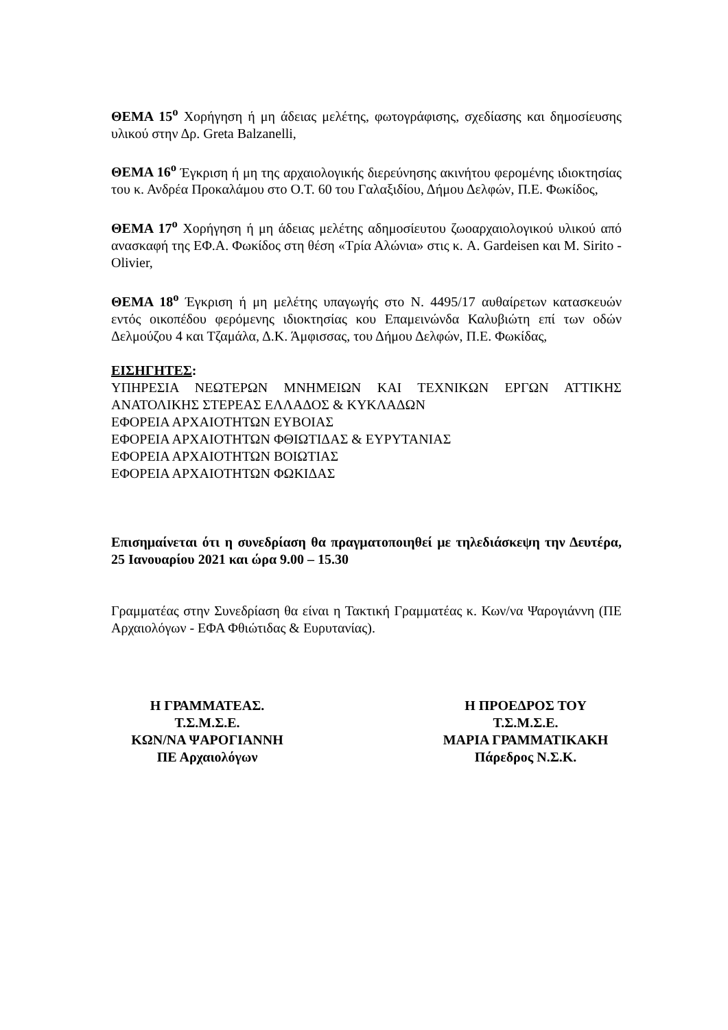ΘΕΜΑ 15<sup>ο</sup> Χορήγηση ή μη άδειας μελέτης, φωτογράφισης, σχεδίασης και δημοσίευσης υλικού στην Δρ. Greta Balzanelli,
ΘΕΜΑ 16<sup>ο</sup> Έγκριση ή μη της αρχαιολογικής διερεύνησης ακινήτου φερομένης ιδιοκτησίας του κ. Ανδρέα Προκαλάμου στο Ο.Τ. 60 του Γαλαξιδίου, Δήμου Δελφών, Π.Ε. Φωκίδος,
ΘΕΜΑ 17<sup>ο</sup> Χορήγηση ή μη άδειας μελέτης αδημοσίευτου ζωοαρχαιολογικού υλικού από ανασκαφή της ΕΦ.Α. Φωκίδος στη θέση «Τρία Αλώνια» στις κ. A. Gardeisen και M. Sirito - Olivier,
ΘΕΜΑ 18<sup>ο</sup> Έγκριση ή μη μελέτης υπαγωγής στο Ν. 4495/17 αυθαίρετων κατασκευών εντός οικοπέδου φερόμενης ιδιοκτησίας κου Επαμεινώνδα Καλυβιώτη επί των οδών Δελμούζου 4 και Τζαμάλα, Δ.Κ. Άμφισσας, του Δήμου Δελφών, Π.Ε. Φωκίδας,
ΕΙΣΗΓΗΤΕΣ:
ΥΠΗΡΕΣΙΑ ΝΕΩΤΕΡΩΝ ΜΝΗΜΕΙΩΝ ΚΑΙ ΤΕΧΝΙΚΩΝ ΕΡΓΩΝ ΑΤΤΙΚΗΣ ΑΝΑΤΟΛΙΚΗΣ ΣΤΕΡΕΑΣ ΕΛΛΑΔΟΣ & ΚΥΚΛΑΔΩΝ
ΕΦΟΡΕΙΑ ΑΡΧΑΙΟΤΗΤΩΝ ΕΥΒΟΙΑΣ
ΕΦΟΡΕΙΑ ΑΡΧΑΙΟΤΗΤΩΝ ΦΘΙΩΤΙΔΑΣ & ΕΥΡΥΤΑΝΙΑΣ
ΕΦΟΡΕΙΑ ΑΡΧΑΙΟΤΗΤΩΝ ΒΟΙΩΤΙΑΣ
ΕΦΟΡΕΙΑ ΑΡΧΑΙΟΤΗΤΩΝ ΦΩΚΙΔΑΣ
Επισημαίνεται ότι η συνεδρίαση θα πραγματοποιηθεί με τηλεδιάσκεψη την Δευτέρα, 25 Ιανουαρίου 2021 και ώρα 9.00 – 15.30
Γραμματέας στην Συνεδρίαση θα είναι η Τακτική Γραμματέας κ. Κων/να Ψαρογιάννη (ΠΕ Αρχαιολόγων - ΕΦΑ Φθιώτιδας & Ευρυτανίας).
Η ΓΡΑΜΜΑΤΕΑΣ.
Τ.Σ.Μ.Σ.Ε.
ΚΩΝ/ΝΑ ΨΑΡΟΓΙΑΝΝΗ
ΠΕ Αρχαιολόγων
Η ΠΡΟΕΔΡΟΣ ΤΟΥ
Τ.Σ.Μ.Σ.Ε.
ΜΑΡΙΑ ΓΡΑΜΜΑΤΙΚΑΚΗ
Πάρεδρος Ν.Σ.Κ.